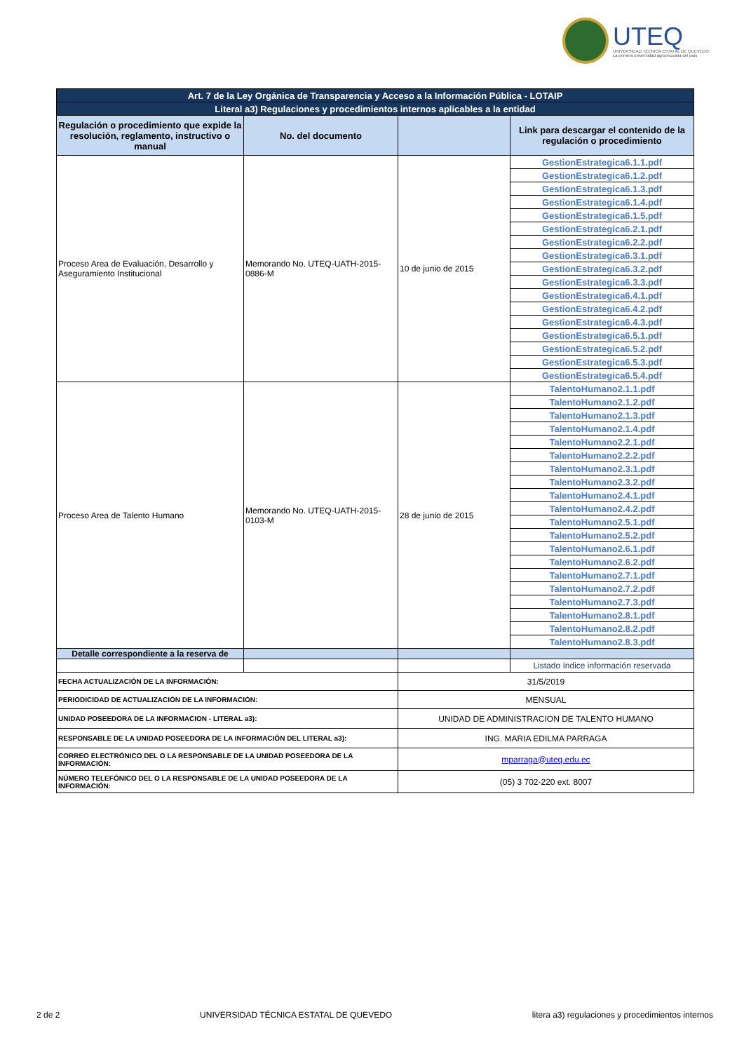UTEQ
UNIVERSIDAD TÉCNICA ESTATAL DE QUEVEDO
La primera universidad agropecuaria del país
| Art. 7 de la Ley Orgánica de Transparencia y Acceso a la Información Pública - LOTAIP | | | |
| Literal a3) Regulaciones y procedimientos internos aplicables a la entidad | | | |
| Regulación o procedimiento que expide la resolución, reglamento, instructivo o manual | No. del documento | | Link para descargar el contenido de la regulación o procedimiento |
| Proceso Area de Evaluación, Desarrollo y Aseguramiento Institucional | Memorando No. UTEQ-UATH-2015-0886-M | 10 de junio de 2015 | GestionEstrategica6.1.1.pdf |
| | | | GestionEstrategica6.1.2.pdf |
| | | | GestionEstrategica6.1.3.pdf |
| | | | GestionEstrategica6.1.4.pdf |
| | | | GestionEstrategica6.1.5.pdf |
| | | | GestionEstrategica6.2.1.pdf |
| | | | GestionEstrategica6.2.2.pdf |
| | | | GestionEstrategica6.3.1.pdf |
| | | | GestionEstrategica6.3.2.pdf |
| | | | GestionEstrategica6.3.3.pdf |
| | | | GestionEstrategica6.4.1.pdf |
| | | | GestionEstrategica6.4.2.pdf |
| | | | GestionEstrategica6.4.3.pdf |
| | | | GestionEstrategica6.5.1.pdf |
| | | | GestionEstrategica6.5.2.pdf |
| | | | GestionEstrategica6.5.3.pdf |
| | | | GestionEstrategica6.5.4.pdf |
| Proceso Area de Talento Humano | Memorando No. UTEQ-UATH-2015-0103-M | 28 de junio de 2015 | TalentoHumano2.1.1.pdf |
| | | | TalentoHumano2.1.2.pdf |
| | | | TalentoHumano2.1.3.pdf |
| | | | TalentoHumano2.1.4.pdf |
| | | | TalentoHumano2.2.1.pdf |
| | | | TalentoHumano2.2.2.pdf |
| | | | TalentoHumano2.3.1.pdf |
| | | | TalentoHumano2.3.2.pdf |
| | | | TalentoHumano2.4.1.pdf |
| | | | TalentoHumano2.4.2.pdf |
| | | | TalentoHumano2.5.1.pdf |
| | | | TalentoHumano2.5.2.pdf |
| | | | TalentoHumano2.6.1.pdf |
| | | | TalentoHumano2.6.2.pdf |
| | | | TalentoHumano2.7.1.pdf |
| | | | TalentoHumano2.7.2.pdf |
| | | | TalentoHumano2.7.3.pdf |
| | | | TalentoHumano2.8.1.pdf |
| | | | TalentoHumano2.8.2.pdf |
| | | | TalentoHumano2.8.3.pdf |
| Detalle correspondiente a la reserva de | | | |
| | | | Listado índice información reservada |
| FECHA ACTUALIZACIÓN DE LA INFORMACIÓN: | | 31/5/2019 | |
| PERIODICIDAD DE ACTUALIZACIÓN DE LA INFORMACIÓN: | | MENSUAL | |
| UNIDAD POSEEDORA DE LA INFORMACION - LITERAL a3): | | UNIDAD DE ADMINISTRACION DE TALENTO HUMANO | |
| RESPONSABLE DE LA UNIDAD POSEEDORA DE LA INFORMACIÓN DEL LITERAL a3): | | ING. MARIA EDILMA PARRAGA | |
| CORREO ELECTRÓNICO DEL O LA RESPONSABLE DE LA UNIDAD POSEEDORA DE LA INFORMACIÓN: | | mparraga@uteq.edu.ec | |
| NÚMERO TELEFÓNICO DEL O LA RESPONSABLE DE LA UNIDAD POSEEDORA DE LA INFORMACIÓN: | | (05) 3 702-220 ext. 8007 | |
2 de 2 UNIVERSIDAD TÉCNICA ESTATAL DE QUEVEDO litera a3) regulaciones y procedimientos internos